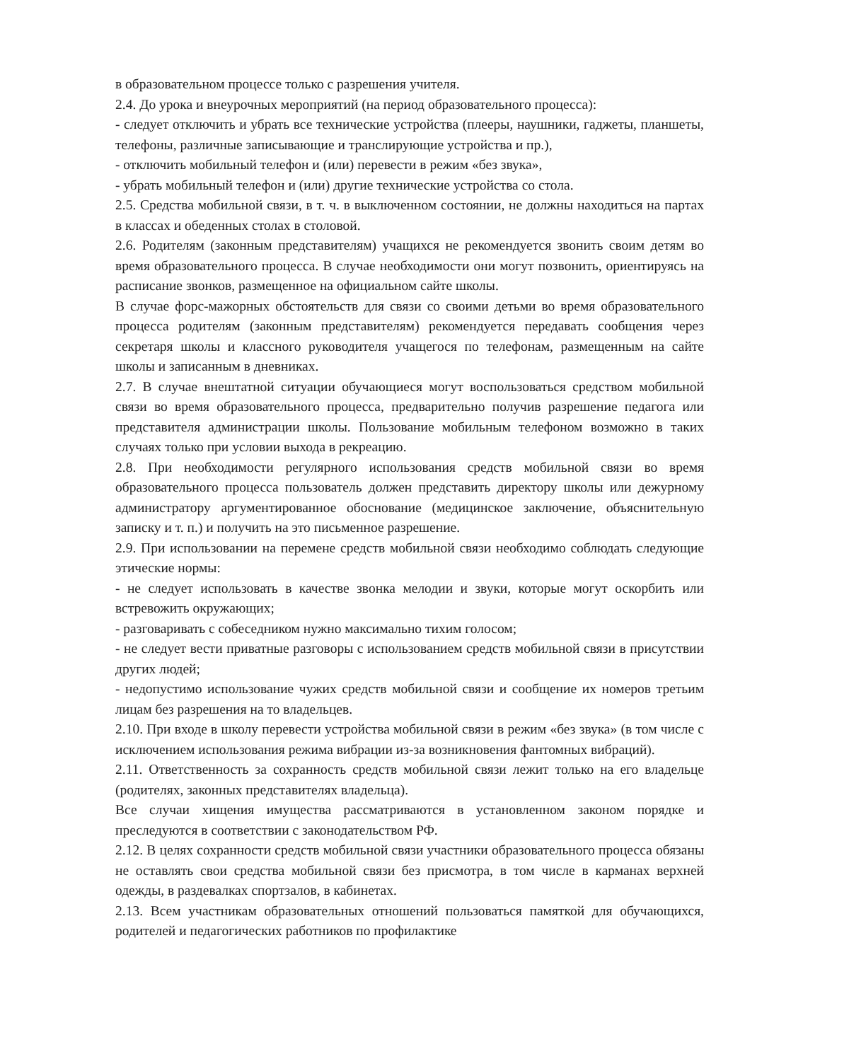в образовательном процессе только с разрешения учителя.
2.4. До урока и внеурочных мероприятий (на период образовательного процесса):
- следует отключить и убрать все технические устройства (плееры, наушники, гаджеты, планшеты, телефоны, различные записывающие и транслирующие устройства и пр.),
- отключить мобильный телефон и (или) перевести в режим «без звука»,
- убрать мобильный телефон и (или) другие технические устройства со стола.
2.5. Средства мобильной связи, в т. ч. в выключенном состоянии, не должны находиться на партах в классах и обеденных столах в столовой.
2.6. Родителям (законным представителям) учащихся не рекомендуется звонить своим детям во время образовательного процесса. В случае необходимости они могут позвонить, ориентируясь на расписание звонков, размещенное на официальном сайте школы.
В случае форс-мажорных обстоятельств для связи со своими детьми во время образовательного процесса родителям (законным представителям) рекомендуется передавать сообщения через секретаря школы и классного руководителя учащегося по телефонам, размещенным на сайте школы и записанным в дневниках.
2.7. В случае внештатной ситуации обучающиеся могут воспользоваться средством мобильной связи во время образовательного процесса, предварительно получив разрешение педагога или представителя администрации школы. Пользование мобильным телефоном возможно в таких случаях только при условии выхода в рекреацию.
2.8. При необходимости регулярного использования средств мобильной связи во время образовательного процесса пользователь должен представить директору школы или дежурному администратору аргументированное обоснование (медицинское заключение, объяснительную записку и т. п.) и получить на это письменное разрешение.
2.9. При использовании на перемене средств мобильной связи необходимо соблюдать следующие этические нормы:
- не следует использовать в качестве звонка мелодии и звуки, которые могут оскорбить или встревожить окружающих;
- разговаривать с собеседником нужно максимально тихим голосом;
- не следует вести приватные разговоры с использованием средств мобильной связи в присутствии других людей;
- недопустимо использование чужих средств мобильной связи и сообщение их номеров третьим лицам без разрешения на то владельцев.
2.10. При входе в школу перевести устройства мобильной связи в режим «без звука» (в том числе с исключением использования режима вибрации из-за возникновения фантомных вибраций).
2.11. Ответственность за сохранность средств мобильной связи лежит только на его владельце (родителях, законных представителях владельца).
Все случаи хищения имущества рассматриваются в установленном законом порядке и преследуются в соответствии с законодательством РФ.
2.12. В целях сохранности средств мобильной связи участники образовательного процесса обязаны не оставлять свои средства мобильной связи без присмотра, в том числе в карманах верхней одежды, в раздевалках спортзалов, в кабинетах.
2.13. Всем участникам образовательных отношений пользоваться памяткой для обучающихся, родителей и педагогических работников по профилактике